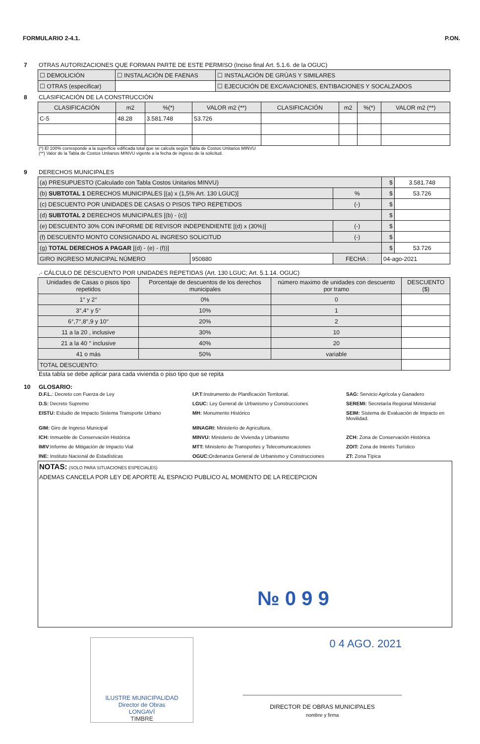FORMULARIO 2-4.1. P.ON.
7 OTRAS AUTORIZACIONES QUE FORMAN PARTE DE ESTE PERMISO (Inciso final Art. 5.1.6. de la OGUC)
| ☐ DEMOLICIÓN | ☐ INSTALACIÓN DE FAENAS | ☐ INSTALACIÓN DE GRÚAS Y SIMILARES |
| ☐ OTRAS (especificar) | | ☐ EJECUCIÓN DE EXCAVACIONES, ENTIBACIONES Y SOCALZADOS |
8 CLASIFICACIÓN DE LA CONSTRUCCIÓN
| CLASIFICACIÓN | m2 | %(*) | VALOR m2 (**) | CLASIFICACIÓN | m2 | %(*) | VALOR m2 (**) |
| --- | --- | --- | --- | --- | --- | --- | --- |
| C-5 | 48.28 | 3.581.748 | 53.726 | | | | |
(*) El 100% corresponde a la superficie edificada total que se calcula según Tabla de Costos Unitarios MINVU
(**) Valor de la Tabla de Costos Unitarios MINVU vigente a la fecha de ingreso de la solicitud.
9 DERECHOS MUNICIPALES
| (a) PRESUPUESTO (Calculado con Tabla Costos Unitarios MINVU) | | | $ | 3.581.748 |
| (b) SUBTOTAL 1 DERECHOS MUNICIPALES [(a) x (1,5% Art. 130 LGUC)] | | % | $ | 53.726 |
| (c) DESCUENTO POR UNIDADES DE CASAS O PISOS TIPO REPETIDOS | | (-) | $ | |
| (d) SUBTOTAL 2 DERECHOS MUNICIPALES [(b) - (c)] | | | $ | |
| (e) DESCUENTO 30% CON INFORME DE REVISOR INDEPENDIENTE [(d) x (30%)] | | (-) | $ | |
| (f) DESCUENTO MONTO CONSIGNADO AL INGRESO SOLICITUD | | (-) | $ | |
| (g) TOTAL DERECHOS A PAGAR [(d) - (e) - (f))] | | | $ | 53.726 |
| GIRO INGRESO MUNICIPAL NÚMERO | 950880 | FECHA : | 04-ago-2021 | |
.- CÁLCULO DE DESCUENTO POR UNIDADES REPETIDAS (Art. 130 LGUC; Art. 5.1.14. OGUC)
| Unidades de Casas o pisos tipo repetidos | Porcentaje de descuentos de los derechos municipales | número maximo de unidades con descuento por tramo | DESCUENTO ($) |
| --- | --- | --- | --- |
| 1° y 2° | 0% | 0 | |
| 3°,4° y 5° | 10% | 1 | |
| 6°,7°,8°,9 y 10° | 20% | 2 | |
| 11 a la 20 , inclusive | 30% | 10 | |
| 21 a la 40 ° inclusive | 40% | 20 | |
| 41 o más | 50% | variable | |
| TOTAL DESCUENTO: | | | |
Esta tabla se debe aplicar para cada vivienda o piso tipo que se repita
10 GLOSARIO:
D.F.L.: Decreto con Fuerza de Ley
I.P.T:Instrumento de Planificación Territorial.
SAG: Servicio Agrícola y Ganadero
D.S: Decreto Supremo
LGUC: Ley General de Urbanismo y Construcciones
SEREMI: Secretaría Regional Ministerial
EISTU: Estudio de Impacto Sistema Transporte Urbano
MH: Monumento Histórico
SEIM: Sistema de Evaluación de Impacto en Movilidad.
GIM: Giro de Ingreso Municipal
MINAGRI: Ministerio de Agricultura.
ICH: Inmueble de Conservación Histórica
MINVU: Ministerio de Vivienda y Urbanismo
ZCH: Zona de Conservación Histórica
IMIV:Informe de Mitigación de Impacto Vial
MTT: Ministerio de Transportes y Telecomunicaciones
ZOIT: Zona de Interés Turístico
INE: Instituto Nacional de Estadísticas
OGUC: Ordenanza General de Urbanismo y Construcciones
ZT: Zona Típica
NOTAS: (SOLO PARA SITUACIONES ESPECIALES)
ADEMAS CANCELA POR LEY DE APORTE AL ESPACIO PUBLICO AL MOMENTO DE LA RECEPCION
№ 0 9 9
ILUSTRE MUNICIPALIDAD
Director de Obras
LONGAVÍ
TIMBRE
0 4 AGO. 2021
DIRECTOR DE OBRAS MUNICIPALES
nombre y firma